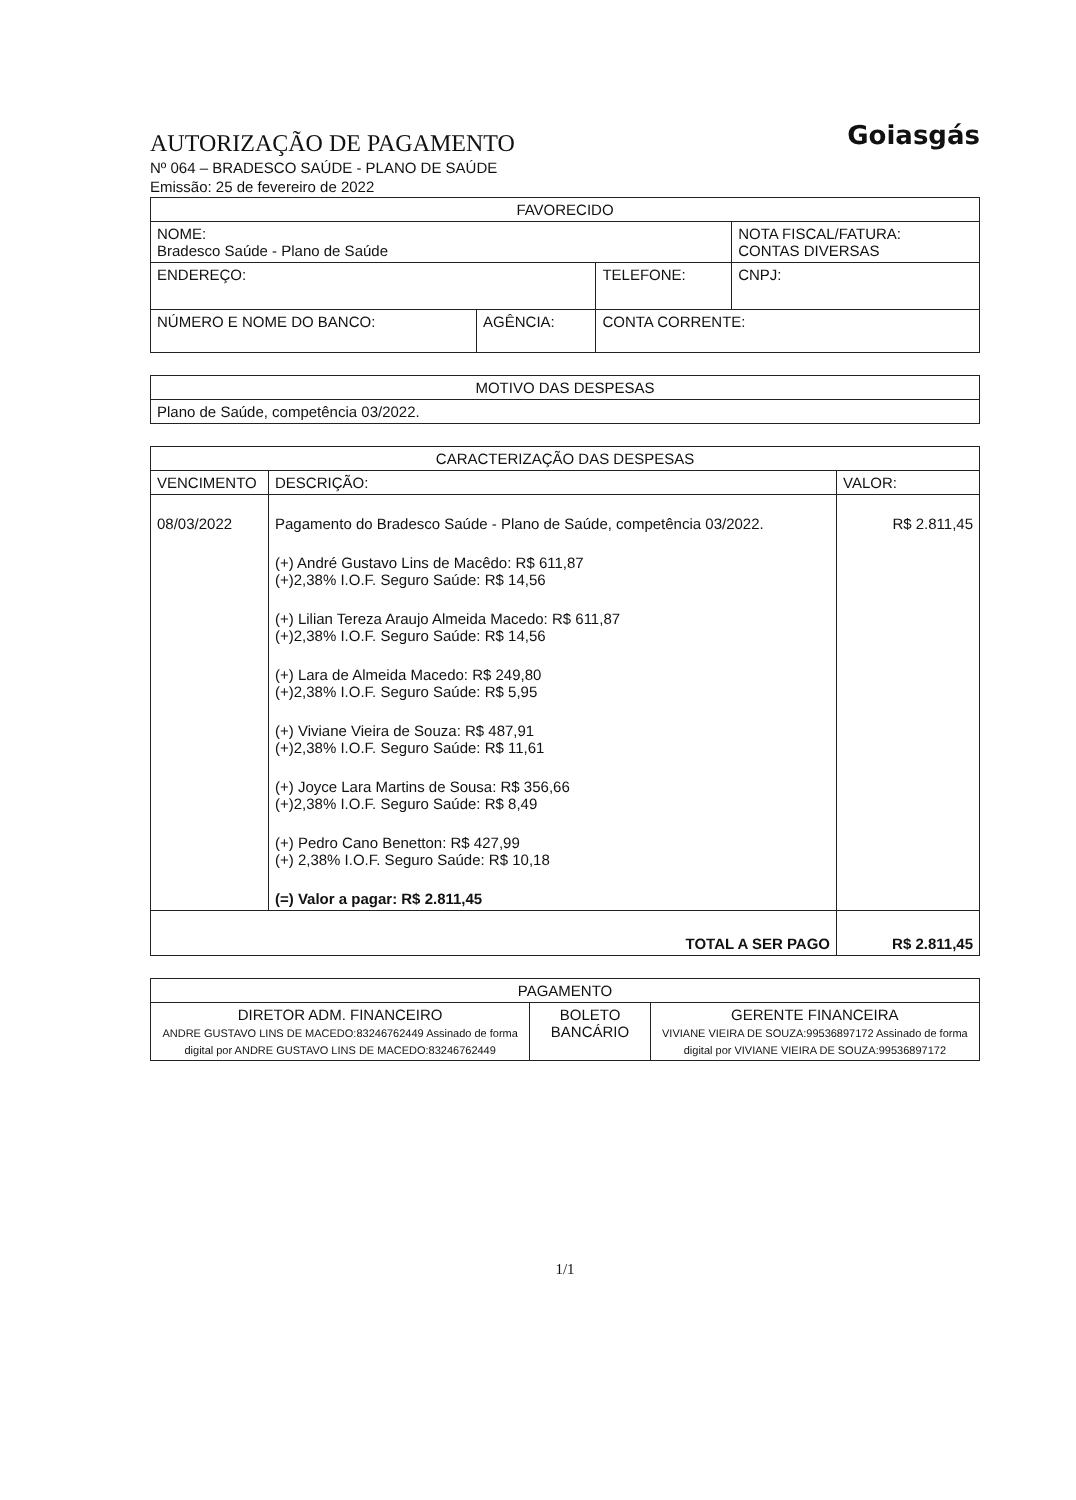Goiasgás
AUTORIZAÇÃO DE PAGAMENTO
Nº 064 – BRADESCO SAÚDE - PLANO DE SAÚDE
Emissão: 25 de fevereiro de 2022
| FAVORECIDO | | | |
| --- | --- | --- | --- |
| NOME: Bradesco Saúde - Plano de Saúde | | | NOTA FISCAL/FATURA: CONTAS DIVERSAS |
| ENDEREÇO: | | TELEFONE: | CNPJ: |
| NÚMERO E NOME DO BANCO: | AGÊNCIA: | CONTA CORRENTE: | |
| MOTIVO DAS DESPESAS |
| --- |
| Plano de Saúde, competência 03/2022. |
| CARACTERIZAÇÃO DAS DESPESAS | | |
| --- | --- | --- |
| VENCIMENTO | DESCRIÇÃO: | VALOR: |
| 08/03/2022 | Pagamento do Bradesco Saúde - Plano de Saúde, competência 03/2022. (+) André Gustavo Lins de Macêdo: R$ 611,87 (+)2,38% I.O.F. Seguro Saúde: R$ 14,56 (+) Lilian Tereza Araujo Almeida Macedo: R$ 611,87 (+)2,38% I.O.F. Seguro Saúde: R$ 14,56 (+) Lara de Almeida Macedo: R$ 249,80 (+)2,38% I.O.F. Seguro Saúde: R$ 5,95 (+) Viviane Vieira de Souza: R$ 487,91 (+)2,38% I.O.F. Seguro Saúde: R$ 11,61 (+) Joyce Lara Martins de Sousa: R$ 356,66 (+)2,38% I.O.F. Seguro Saúde: R$ 8,49 (+) Pedro Cano Benetton: R$ 427,99 (+) 2,38% I.O.F. Seguro Saúde: R$ 10,18 (=) Valor a pagar: R$ 2.811,45 | R$ 2.811,45 |
| TOTAL A SER PAGO | | R$ 2.811,45 |
| PAGAMENTO | | |
| --- | --- | --- |
| DIRETOR ADM. FINANCEIRO ANDRE GUSTAVO LINS DE MACEDO:83246762449 Assinado de forma digital por ANDRE GUSTAVO LINS DE MACEDO:83246762449 | BOLETO BANCÁRIO | GERENTE FINANCEIRA VIVIANE VIEIRA DE SOUZA:99536897172 Assinado de forma digital por VIVIANE VIEIRA DE SOUZA:99536897172 |
1/1